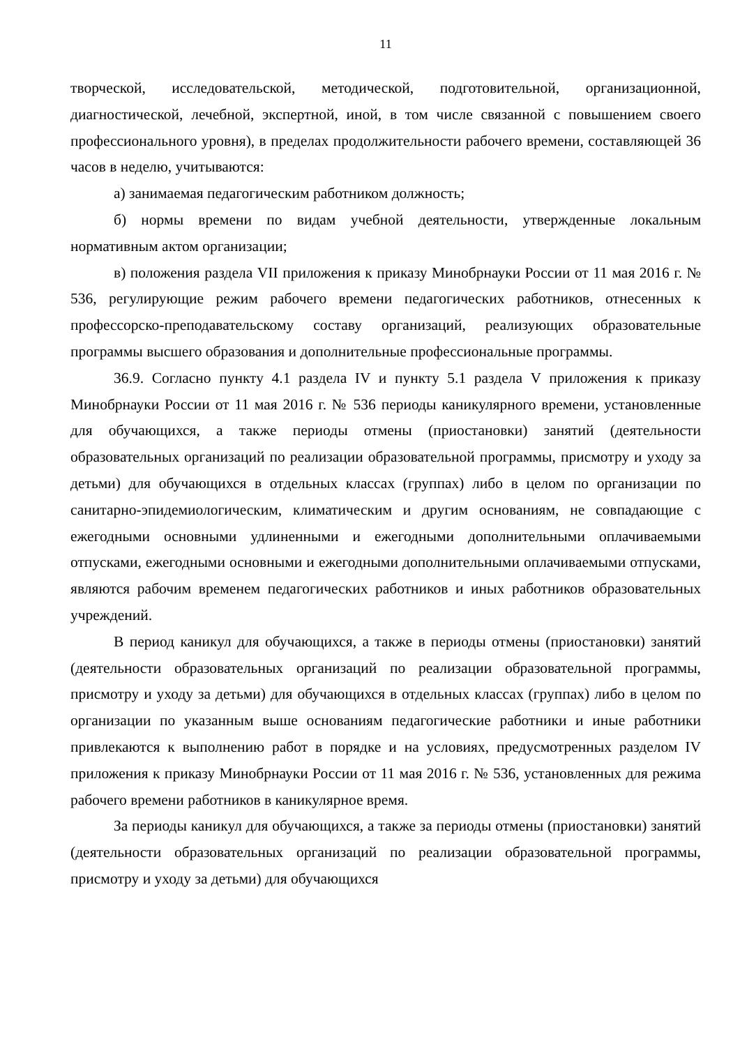11
творческой, исследовательской, методической, подготовительной, организационной, диагностической, лечебной, экспертной, иной, в том числе связанной с повышением своего профессионального уровня), в пределах продолжительности рабочего времени, составляющей 36 часов в неделю, учитываются:
а) занимаемая педагогическим работником должность;
б) нормы времени по видам учебной деятельности, утвержденные локальным нормативным актом организации;
в) положения раздела VII приложения к приказу Минобрнауки России от 11 мая 2016 г. № 536, регулирующие режим рабочего времени педагогических работников, отнесенных к профессорско-преподавательскому составу организаций, реализующих образовательные программы высшего образования и дополнительные профессиональные программы.
36.9. Согласно пункту 4.1 раздела IV и пункту 5.1 раздела V приложения к приказу Минобрнауки России от 11 мая 2016 г. № 536 периоды каникулярного времени, установленные для обучающихся, а также периоды отмены (приостановки) занятий (деятельности образовательных организаций по реализации образовательной программы, присмотру и уходу за детьми) для обучающихся в отдельных классах (группах) либо в целом по организации по санитарно-эпидемиологическим, климатическим и другим основаниям, не совпадающие с ежегодными основными удлиненными и ежегодными дополнительными оплачиваемыми отпусками, ежегодными основными и ежегодными дополнительными оплачиваемыми отпусками, являются рабочим временем педагогических работников и иных работников образовательных учреждений.
В период каникул для обучающихся, а также в периоды отмены (приостановки) занятий (деятельности образовательных организаций по реализации образовательной программы, присмотру и уходу за детьми) для обучающихся в отдельных классах (группах) либо в целом по организации по указанным выше основаниям педагогические работники и иные работники привлекаются к выполнению работ в порядке и на условиях, предусмотренных разделом IV приложения к приказу Минобрнауки России от 11 мая 2016 г. № 536, установленных для режима рабочего времени работников в каникулярное время.
За периоды каникул для обучающихся, а также за периоды отмены (приостановки) занятий (деятельности образовательных организаций по реализации образовательной программы, присмотру и уходу за детьми) для обучающихся